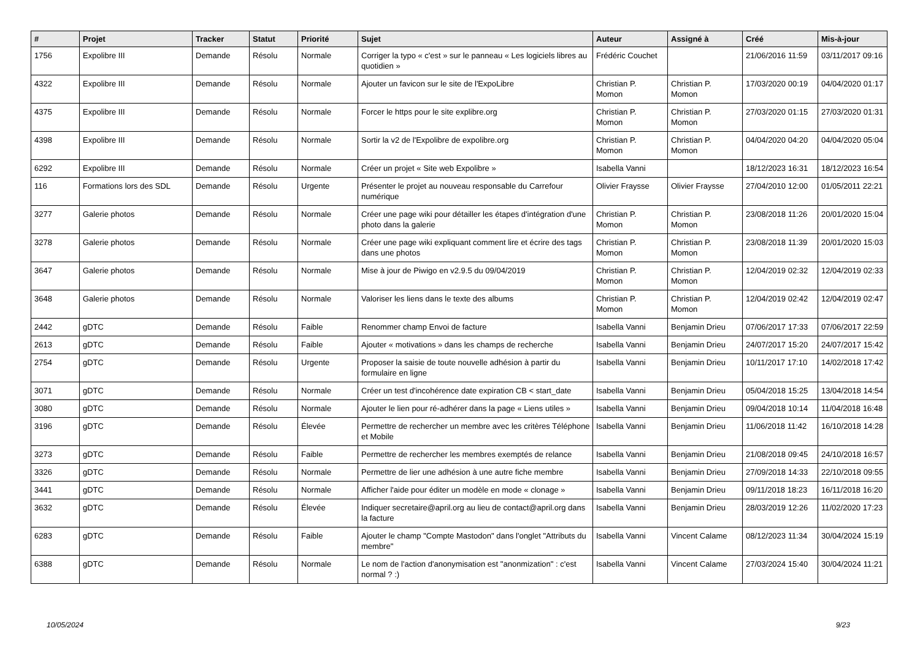| # | Projet | Tracker | Statut | Priorité | Sujet | Auteur | Assigné à | Créé | Mis-à-jour |
| --- | --- | --- | --- | --- | --- | --- | --- | --- | --- |
| 1756 | Expolibre III | Demande | Résolu | Normale | Corriger la typo « c'est » sur le panneau « Les logiciels libres au quotidien » | Frédéric Couchet | | 21/06/2016 11:59 | 03/11/2017 09:16 |
| 4322 | Expolibre III | Demande | Résolu | Normale | Ajouter un favicon sur le site de l'ExpoLibre | Christian P. Momon | Christian P. Momon | 17/03/2020 00:19 | 04/04/2020 01:17 |
| 4375 | Expolibre III | Demande | Résolu | Normale | Forcer le https pour le site explibre.org | Christian P. Momon | Christian P. Momon | 27/03/2020 01:15 | 27/03/2020 01:31 |
| 4398 | Expolibre III | Demande | Résolu | Normale | Sortir la v2 de l'Expolibre de expolibre.org | Christian P. Momon | Christian P. Momon | 04/04/2020 04:20 | 04/04/2020 05:04 |
| 6292 | Expolibre III | Demande | Résolu | Normale | Créer un projet « Site web Expolibre » | Isabella Vanni | | 18/12/2023 16:31 | 18/12/2023 16:54 |
| 116 | Formations lors des SDL | Demande | Résolu | Urgente | Présenter le projet au nouveau responsable du Carrefour numérique | Olivier Fraysse | Olivier Fraysse | 27/04/2010 12:00 | 01/05/2011 22:21 |
| 3277 | Galerie photos | Demande | Résolu | Normale | Créer une page wiki pour détailler les étapes d'intégration d'une photo dans la galerie | Christian P. Momon | Christian P. Momon | 23/08/2018 11:26 | 20/01/2020 15:04 |
| 3278 | Galerie photos | Demande | Résolu | Normale | Créer une page wiki expliquant comment lire et écrire des tags dans une photos | Christian P. Momon | Christian P. Momon | 23/08/2018 11:39 | 20/01/2020 15:03 |
| 3647 | Galerie photos | Demande | Résolu | Normale | Mise à jour de Piwigo en v2.9.5 du 09/04/2019 | Christian P. Momon | Christian P. Momon | 12/04/2019 02:32 | 12/04/2019 02:33 |
| 3648 | Galerie photos | Demande | Résolu | Normale | Valoriser les liens dans le texte des albums | Christian P. Momon | Christian P. Momon | 12/04/2019 02:42 | 12/04/2019 02:47 |
| 2442 | gDTC | Demande | Résolu | Faible | Renommer champ Envoi de facture | Isabella Vanni | Benjamin Drieu | 07/06/2017 17:33 | 07/06/2017 22:59 |
| 2613 | gDTC | Demande | Résolu | Faible | Ajouter « motivations » dans les champs de recherche | Isabella Vanni | Benjamin Drieu | 24/07/2017 15:20 | 24/07/2017 15:42 |
| 2754 | gDTC | Demande | Résolu | Urgente | Proposer la saisie de toute nouvelle adhésion à partir du formulaire en ligne | Isabella Vanni | Benjamin Drieu | 10/11/2017 17:10 | 14/02/2018 17:42 |
| 3071 | gDTC | Demande | Résolu | Normale | Créer un test d'incohérence date expiration CB < start_date | Isabella Vanni | Benjamin Drieu | 05/04/2018 15:25 | 13/04/2018 14:54 |
| 3080 | gDTC | Demande | Résolu | Normale | Ajouter le lien pour ré-adhérer dans la page « Liens utiles » | Isabella Vanni | Benjamin Drieu | 09/04/2018 10:14 | 11/04/2018 16:48 |
| 3196 | gDTC | Demande | Résolu | Élevée | Permettre de rechercher un membre avec les critères Téléphone et Mobile | Isabella Vanni | Benjamin Drieu | 11/06/2018 11:42 | 16/10/2018 14:28 |
| 3273 | gDTC | Demande | Résolu | Faible | Permettre de rechercher les membres exemptés de relance | Isabella Vanni | Benjamin Drieu | 21/08/2018 09:45 | 24/10/2018 16:57 |
| 3326 | gDTC | Demande | Résolu | Normale | Permettre de lier une adhésion à une autre fiche membre | Isabella Vanni | Benjamin Drieu | 27/09/2018 14:33 | 22/10/2018 09:55 |
| 3441 | gDTC | Demande | Résolu | Normale | Afficher l'aide pour éditer un modèle en mode « clonage » | Isabella Vanni | Benjamin Drieu | 09/11/2018 18:23 | 16/11/2018 16:20 |
| 3632 | gDTC | Demande | Résolu | Élevée | Indiquer secretaire@april.org au lieu de contact@april.org dans la facture | Isabella Vanni | Benjamin Drieu | 28/03/2019 12:26 | 11/02/2020 17:23 |
| 6283 | gDTC | Demande | Résolu | Faible | Ajouter le champ "Compte Mastodon" dans l'onglet "Attributs du membre" | Isabella Vanni | Vincent Calame | 08/12/2023 11:34 | 30/04/2024 15:19 |
| 6388 | gDTC | Demande | Résolu | Normale | Le nom de l'action d'anonymisation est "anonmization" : c'est normal ? :) | Isabella Vanni | Vincent Calame | 27/03/2024 15:40 | 30/04/2024 11:21 |
10/05/2024 9/23